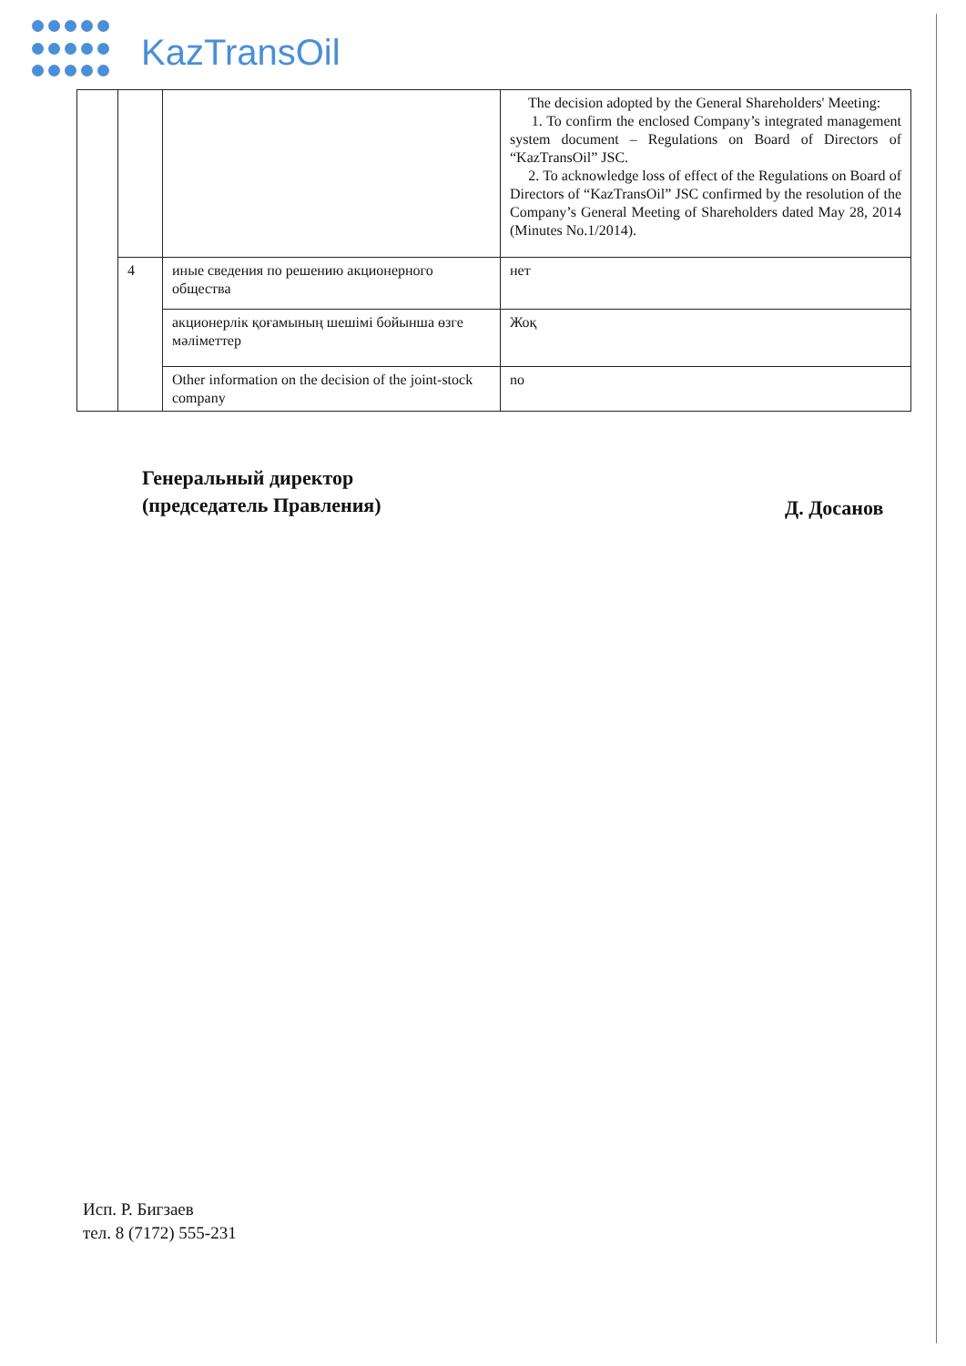KazTransOil
| | | | The decision adopted by the General Shareholders' Meeting: 1. To confirm the enclosed Company’s integrated management system document – Regulations on Board of Directors of “KazTransOil” JSC. 2. To acknowledge loss of effect of the Regulations on Board of Directors of “KazTransOil” JSC confirmed by the resolution of the Company’s General Meeting of Shareholders dated May 28, 2014 (Minutes No.1/2014). |
| | 4 | иные сведения по решению акционерного общества | нет |
| | | акционерлік қоғамының шешімі бойынша өзге мәліметтер | Жоқ |
| | | Other information on the decision of the joint-stock company | no |
Генеральный директор
(председатель Правления)
Д. Досанов
Исп. Р. Бигзаев
тел. 8 (7172) 555-231